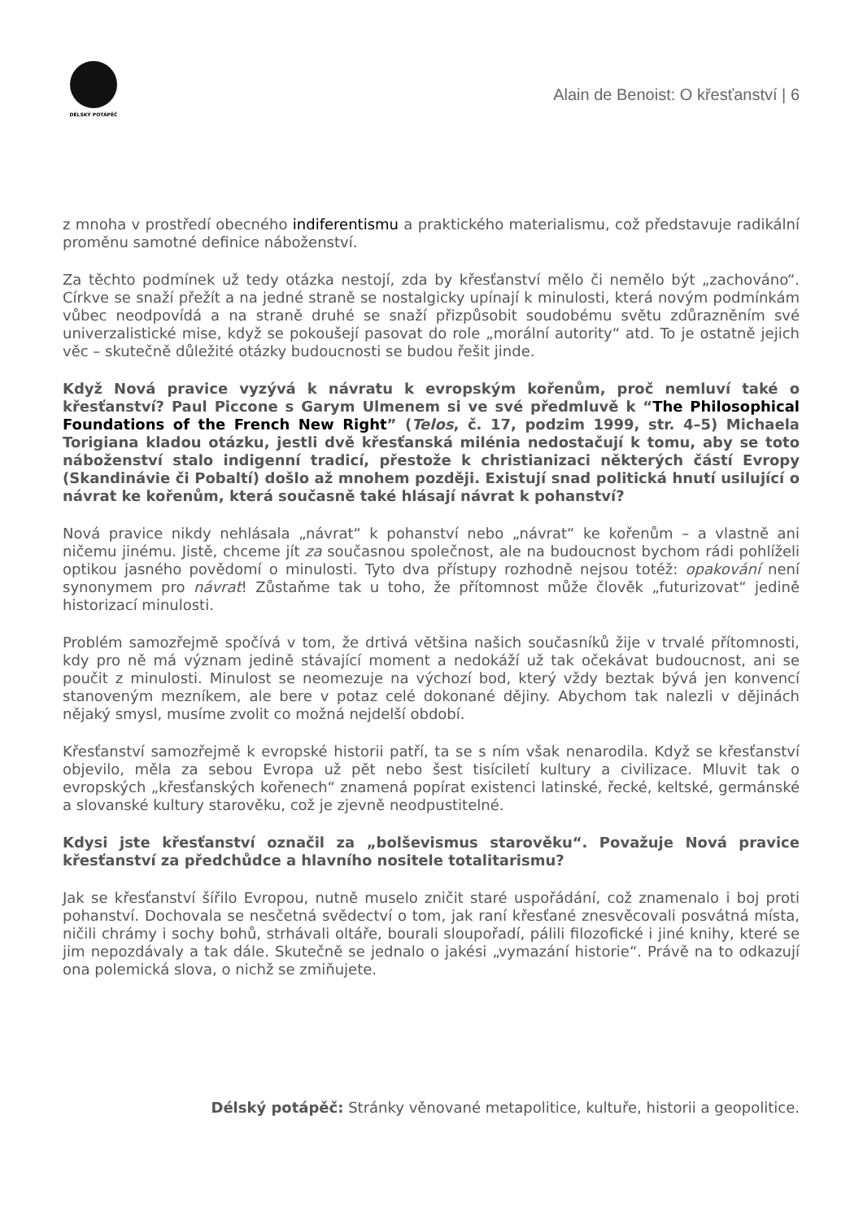DÉLSKÝ POTÁPĚČ
Alain de Benoist: O křesťanství | 6
z mnoha v prostředí obecného indiferentismu a praktického materialismu, což představuje radikální proměnu samotné definice náboženství.
Za těchto podmínek už tedy otázka nestojí, zda by křesťanství mělo či nemělo být „zachováno“. Církve se snaží přežít a na jedné straně se nostalgicky upínají k minulosti, která novým podmínkám vůbec neodpovídá a na straně druhé se snaží přizpůsobit soudobému světu zdůrazněním své univerzalistické mise, když se pokoušejí pasovat do role „morální autority“ atd. To je ostatně jejich věc – skutečně důležité otázky budoucnosti se budou řešit jinde.
Když Nová pravice vyzývá k návratu k evropským kořenům, proč nemluví také o křesťanství? Paul Piccone s Garym Ulmenem si ve své předmluvě k “The Philosophical Foundations of the French New Right” (Telos, č. 17, podzim 1999, str. 4–5) Michaela Torigiana kladou otázku, jestli dvě křesťanská milénia nedostačují k tomu, aby se toto náboženství stalo indigenní tradicí, přestože k christianizaci některých částí Evropy (Skandinávie či Pobaltí) došlo až mnohem později. Existují snad politická hnutí usilující o návrat ke kořenům, která současně také hlásají návrat k pohanství?
Nová pravice nikdy nehlásala „návrat“ k pohanství nebo „návrat“ ke kořenům – a vlastně ani ničemu jinému. Jistě, chceme jít za současnou společnost, ale na budoucnost bychom rádi pohlíželi optikou jasného povědomí o minulosti. Tyto dva přístupy rozhodně nejsou totéž: opakování není synonymem pro návrat! Zůstaňme tak u toho, že přítomnost může člověk „futurizovat“ jedině historizací minulosti.
Problém samozřejmě spočívá v tom, že drtivá většina našich současníků žije v trvalé přítomnosti, kdy pro ně má význam jedině stávající moment a nedokáží už tak očekávat budoucnost, ani se poučit z minulosti. Minulost se neomezuje na výchozí bod, který vždy beztak bývá jen konvencí stanoveným mezníkem, ale bere v potaz celé dokonané dějiny. Abychom tak nalezli v dějinách nějaký smysl, musíme zvolit co možná nejdelší období.
Křesťanství samozřejmě k evropské historii patří, ta se s ním však nenarodila. Když se křesťanství objevilo, měla za sebou Evropa už pět nebo šest tisíciletí kultury a civilizace. Mluvit tak o evropských „křesťanských kořenech“ znamená popírat existenci latinské, řecké, keltské, germánské a slovanské kultury starověku, což je zjevně neodpustitelné.
Kdysi jste křesťanství označil za „bolševismus starověku“. Považuje Nová pravice křesťanství za předchůdce a hlavního nositele totalitarismu?
Jak se křesťanství šířilo Evropou, nutně muselo zničit staré uspořádání, což znamenalo i boj proti pohanství. Dochovala se nesčetná svědectví o tom, jak raní křesťané znesvěcovali posvátná místa, ničili chrámy i sochy bohů, strhávali oltáře, bourali sloupořadí, pálili filozofické i jiné knihy, které se jim nepozdávaly a tak dále. Skutečně se jednalo o jakési „vymazání historie“. Právě na to odkazují ona polemická slova, o nichž se zmiňujete.
Délský potápěč: Stránky věnované metapolitice, kultuře, historii a geopolitice.